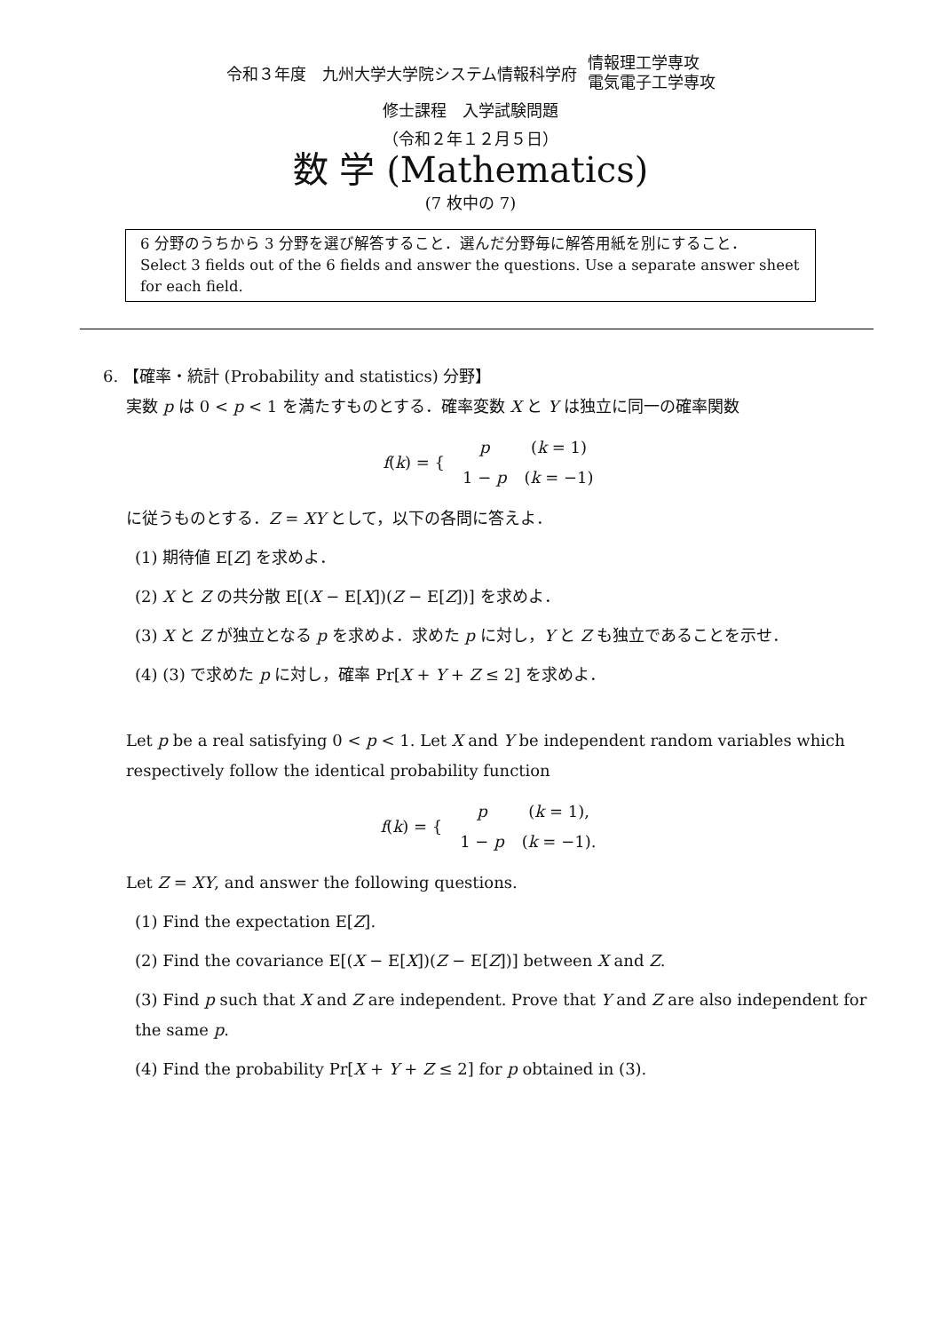令和３年度　九州大学大学院システム情報科学府 情報理工学専攻
電気電子工学専攻
修士課程　入学試験問題
（令和２年１２月５日）
数 学 (Mathematics)
(7 枚中の 7)
6 分野のうちから 3 分野を選び解答すること．選んだ分野毎に解答用紙を別にすること．
Select 3 fields out of the 6 fields and answer the questions. Use a separate answer sheet for each field.
6. 【確率・統計 (Probability and statistics) 分野】
実数 p は 0 < p < 1 を満たすものとする．確率変数 X と Y は独立に同一の確率関数
| f ( k ) = { | p | ( k = 1) |
| | 1 − p | ( k = −1) |
に従うものとする．Z = XY として，以下の各問に答えよ．
(1) 期待値 E[Z] を求めよ．
(2) X と Z の共分散 E[(X − E[X])(Z − E[Z])] を求めよ．
(3) X と Z が独立となる p を求めよ．求めた p に対し，Y と Z も独立であることを示せ．
(4) (3) で求めた p に対し，確率 Pr[X + Y + Z ≤ 2] を求めよ．
Let p be a real satisfying 0 < p < 1. Let X and Y be independent random variables which respectively follow the identical probability function
| f ( k ) = { | p | ( k = 1), |
| | 1 − p | ( k = −1). |
Let Z = XY, and answer the following questions.
(1) Find the expectation E[Z].
(2) Find the covariance E[(X − E[X])(Z − E[Z])] between X and Z.
(3) Find p such that X and Z are independent. Prove that Y and Z are also independent for the same p.
(4) Find the probability Pr[X + Y + Z ≤ 2] for p obtained in (3).